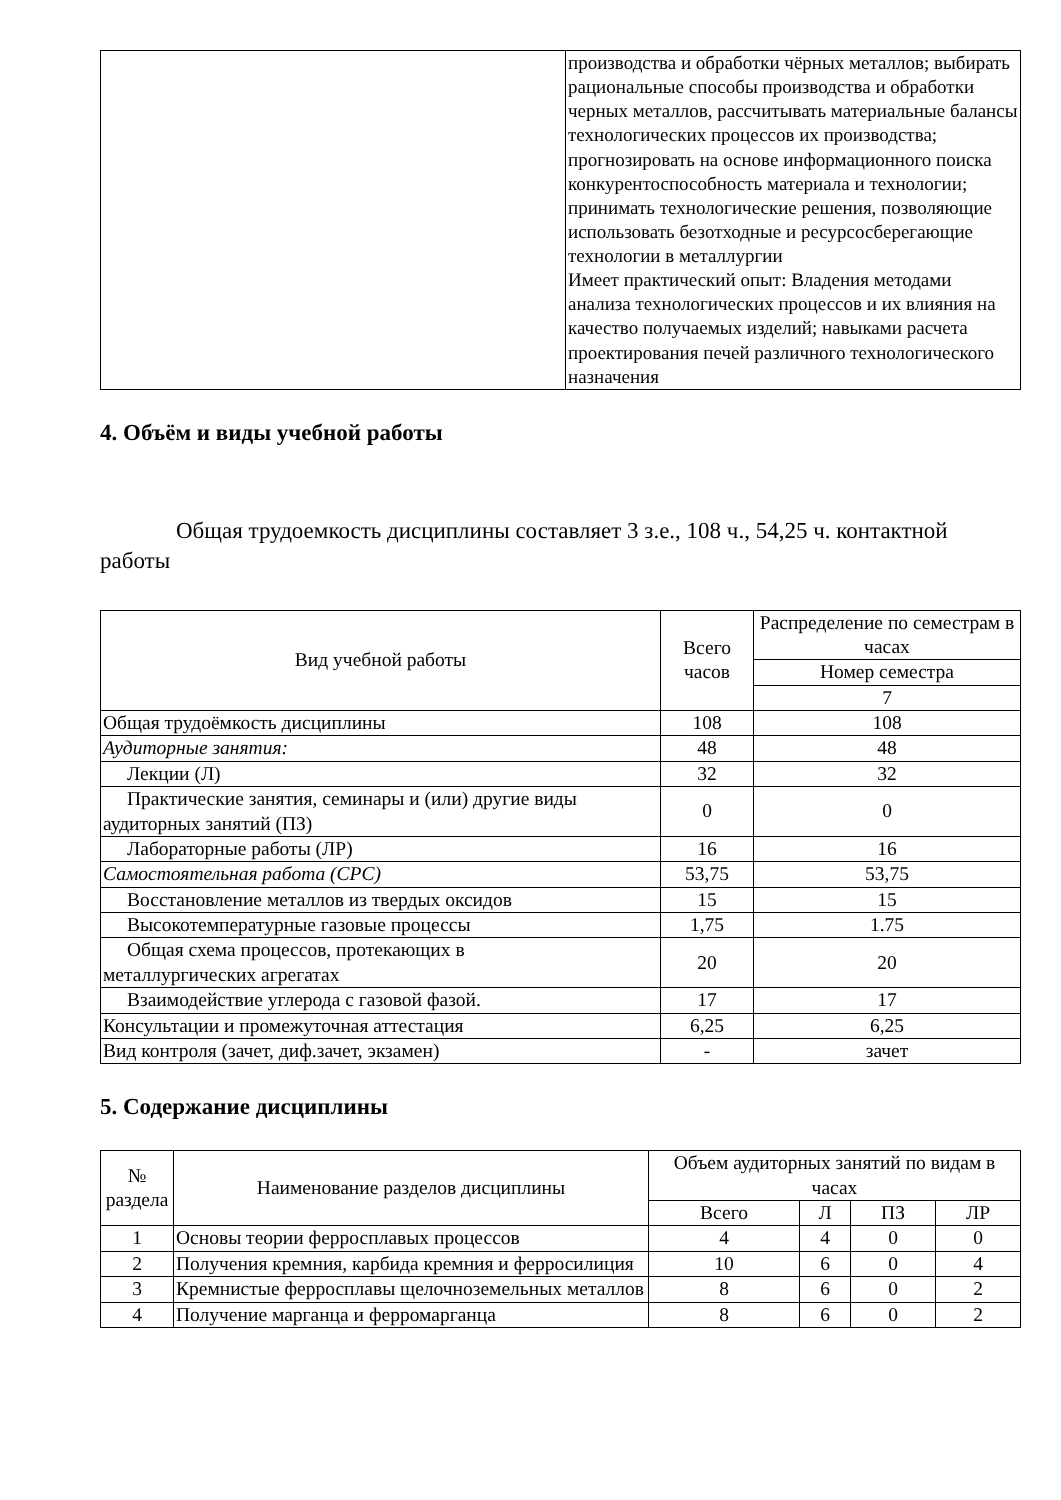| | производства и обработки чёрных металлов; выбирать рациональные способы производства и обработки черных металлов, рассчитывать материальные балансы технологических процессов их производства; прогнозировать на основе информационного поиска конкурентоспособность материала и технологии; принимать технологические решения, позволяющие использовать безотходные и ресурсосберегающие технологии в металлургии Имеет практический опыт: Владения методами анализа технологических процессов и их влияния на качество получаемых изделий; навыками расчета проектирования печей различного технологического назначения |
4. Объём и виды учебной работы
Общая трудоемкость дисциплины составляет 3 з.е., 108 ч., 54,25 ч. контактной работы
| Вид учебной работы | Всего часов | Распределение по семестрам в часах |
| --- | --- | --- |
| | | Номер семестра |
| | | 7 |
| Общая трудоёмкость дисциплины | 108 | 108 |
| Аудиторные занятия: | 48 | 48 |
| Лекции (Л) | 32 | 32 |
| Практические занятия, семинары и (или) другие виды аудиторных занятий (ПЗ) | 0 | 0 |
| Лабораторные работы (ЛР) | 16 | 16 |
| Самостоятельная работа (СРС) | 53,75 | 53,75 |
| Восстановление металлов из твердых оксидов | 15 | 15 |
| Высокотемпературные газовые процессы | 1,75 | 1.75 |
| Общая схема процессов, протекающих в металлургических агрегатах | 20 | 20 |
| Взаимодействие углерода с газовой фазой. | 17 | 17 |
| Консультации и промежуточная аттестация | 6,25 | 6,25 |
| Вид контроля (зачет, диф.зачет, экзамен) | - | зачет |
5. Содержание дисциплины
| № раздела | Наименование разделов дисциплины | Объем аудиторных занятий по видам в часах | | | |
| --- | --- | --- | --- | --- | --- |
| | | Всего | Л | ПЗ | ЛР |
| 1 | Основы теории ферросплавых процессов | 4 | 4 | 0 | 0 |
| 2 | Получения кремния, карбида кремния и ферросилиция | 10 | 6 | 0 | 4 |
| 3 | Кремнистые ферросплавы щелочноземельных металлов | 8 | 6 | 0 | 2 |
| 4 | Получение марганца и ферромарганца | 8 | 6 | 0 | 2 |